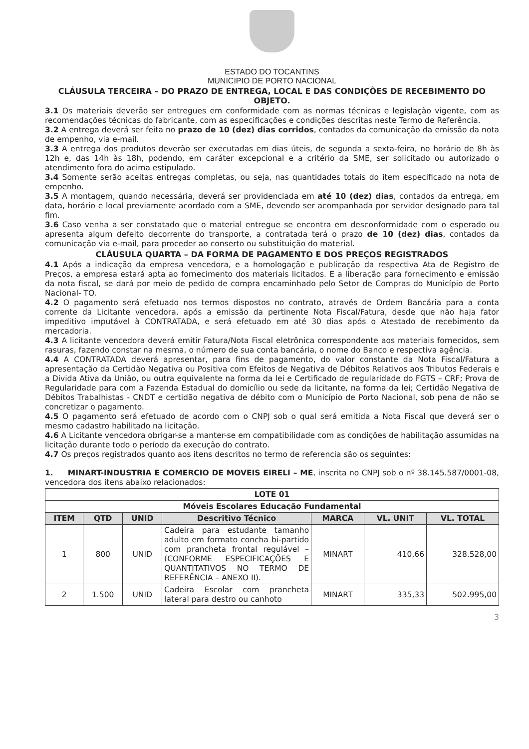ESTADO DO TOCANTINS
MUNICIPIO DE PORTO NACIONAL
CLÁUSULA TERCEIRA – DO PRAZO DE ENTREGA, LOCAL E DAS CONDIÇÕES DE RECEBIMENTO DO OBJETO.
3.1 Os materiais deverão ser entregues em conformidade com as normas técnicas e legislação vigente, com as recomendações técnicas do fabricante, com as especificações e condições descritas neste Termo de Referência.
3.2 A entrega deverá ser feita no prazo de 10 (dez) dias corridos, contados da comunicação da emissão da nota de empenho, via e-mail.
3.3 A entrega dos produtos deverão ser executadas em dias úteis, de segunda a sexta-feira, no horário de 8h às 12h e, das 14h às 18h, podendo, em caráter excepcional e a critério da SME, ser solicitado ou autorizado o atendimento fora do acima estipulado.
3.4 Somente serão aceitas entregas completas, ou seja, nas quantidades totais do item especificado na nota de empenho.
3.5 A montagem, quando necessária, deverá ser providenciada em até 10 (dez) dias, contados da entrega, em data, horário e local previamente acordado com a SME, devendo ser acompanhada por servidor designado para tal fim.
3.6 Caso venha a ser constatado que o material entregue se encontra em desconformidade com o esperado ou apresenta algum defeito decorrente do transporte, a contratada terá o prazo de 10 (dez) dias, contados da comunicação via e-mail, para proceder ao conserto ou substituição do material.
CLÁUSULA QUARTA – DA FORMA DE PAGAMENTO E DOS PREÇOS REGISTRADOS
4.1 Após a indicação da empresa vencedora, e a homologação e publicação da respectiva Ata de Registro de Preços, a empresa estará apta ao fornecimento dos materiais licitados. E a liberação para fornecimento e emissão da nota fiscal, se dará por meio de pedido de compra encaminhado pelo Setor de Compras do Município de Porto Nacional- TO.
4.2 O pagamento será efetuado nos termos dispostos no contrato, através de Ordem Bancária para a conta corrente da Licitante vencedora, após a emissão da pertinente Nota Fiscal/Fatura, desde que não haja fator impeditivo imputável à CONTRATADA, e será efetuado em até 30 dias após o Atestado de recebimento da mercadoria.
4.3 A licitante vencedora deverá emitir Fatura/Nota Fiscal eletrônica correspondente aos materiais fornecidos, sem rasuras, fazendo constar na mesma, o número de sua conta bancária, o nome do Banco e respectiva agência.
4.4 A CONTRATADA deverá apresentar, para fins de pagamento, do valor constante da Nota Fiscal/Fatura a apresentação da Certidão Negativa ou Positiva com Efeitos de Negativa de Débitos Relativos aos Tributos Federais e a Divida Ativa da União, ou outra equivalente na forma da lei e Certificado de regularidade do FGTS – CRF; Prova de Regularidade para com a Fazenda Estadual do domicílio ou sede da licitante, na forma da lei; Certidão Negativa de Débitos Trabalhistas - CNDT e certidão negativa de débito com o Município de Porto Nacional, sob pena de não se concretizar o pagamento.
4.5 O pagamento será efetuado de acordo com o CNPJ sob o qual será emitida a Nota Fiscal que deverá ser o mesmo cadastro habilitado na licitação.
4.6 A Licitante vencedora obrigar-se a manter-se em compatibilidade com as condições de habilitação assumidas na licitação durante todo o período da execução do contrato.
4.7 Os preços registrados quanto aos itens descritos no termo de referencia são os seguintes:
1. MINART-INDUSTRIA E COMERCIO DE MOVEIS EIRELI – ME, inscrita no CNPJ sob o nº 38.145.587/0001-08, vencedora dos itens abaixo relacionados:
| LOTE 01 | | | | | | |
| --- | --- | --- | --- | --- | --- | --- |
| Móveis Escolares Educação Fundamental | | | | | | |
| ITEM | QTD | UNID | Descritivo Técnico | MARCA | VL. UNIT | VL. TOTAL |
| 1 | 800 | UNID | Cadeira para estudante tamanho adulto em formato concha bi-partido com prancheta frontal regulável – (CONFORME ESPECIFICAÇÕES E QUANTITATIVOS NO TERMO DE REFERÊNCIA – ANEXO II). | MINART | 410,66 | 328.528,00 |
| 2 | 1.500 | UNID | Cadeira Escolar com prancheta lateral para destro ou canhoto | MINART | 335,33 | 502.995,00 |
3